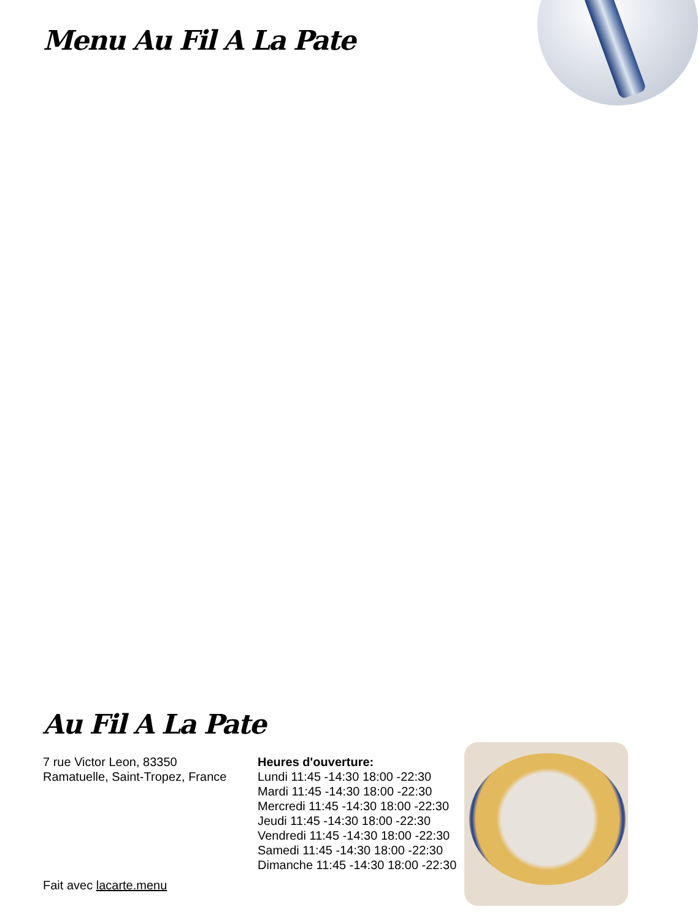Menu Au Fil A La Pate
Au Fil A La Pate
7 rue Victor Leon, 83350 Ramatuelle, Saint-Tropez, France
Fait avec lacarte.menu
Heures d'ouverture:
Lundi 11:45 -14:30 18:00 -22:30
Mardi 11:45 -14:30 18:00 -22:30
Mercredi 11:45 -14:30 18:00 -22:30
Jeudi 11:45 -14:30 18:00 -22:30
Vendredi 11:45 -14:30 18:00 -22:30
Samedi 11:45 -14:30 18:00 -22:30
Dimanche 11:45 -14:30 18:00 -22:30